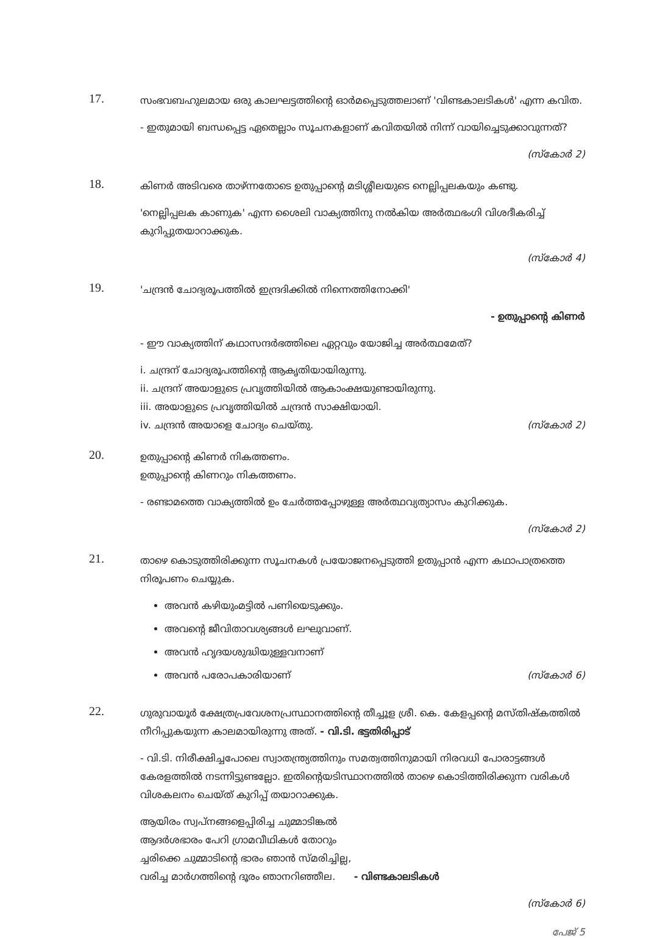17.
സംഭവബഹുലമായ ഒരു കാലഘട്ടത്തിന്റെ ഓർമപ്പെടുത്തലാണ് 'വിണ്ടകാലടികൾ' എന്ന കവിത.
- ഇതുമായി ബന്ധപ്പെട്ട ഏതെല്ലാം സൂചനകളാണ് കവിതയിൽ നിന്ന് വായിച്ചെടുക്കാവുന്നത്?
(സ്കോർ 2)
18.
കിണർ അടിവരെ താഴ്ന്നതോടെ ഉതുപ്പാന്റെ മടിശ്ശീലയുടെ നെല്ലിപ്പലകയും കണ്ടു.
'നെല്ലിപ്പലക കാണുക' എന്ന ശൈലി വാക്യത്തിനു നൽകിയ അർത്ഥഭംഗി വിശദീകരിച്ച് കുറിപ്പുതയാറാക്കുക.
(സ്കോർ 4)
19.
'ചന്ദ്രൻ ചോദ്യരൂപത്തിൽ ഇന്ദ്രദിക്കിൽ നിന്നെത്തിനോക്കി'
- ഉതുപ്പാന്റെ കിണർ
- ഈ വാക്യത്തിന് കഥാസന്ദർഭത്തിലെ ഏറ്റവും യോജിച്ച അർത്ഥമേത്?
i. ചന്ദ്രന് ചോദ്യരൂപത്തിന്റെ ആകൃതിയായിരുന്നു.
ii. ചന്ദ്രന് അയാളുടെ പ്രവൃത്തിയിൽ ആകാംക്ഷയുണ്ടായിരുന്നു.
iii. അയാളുടെ പ്രവൃത്തിയിൽ ചന്ദ്രൻ സാക്ഷിയായി.
iv. ചന്ദ്രൻ അയാളെ ചോദ്യം ചെയ്തു. (സ്കോർ 2)
20.
ഉതുപ്പാന്റെ കിണർ നികത്തണം.
ഉതുപ്പാന്റെ കിണറും നികത്തണം.
- രണ്ടാമത്തെ വാക്യത്തിൽ ഉം ചേർത്തപ്പോഴുള്ള അർത്ഥവ്യത്യാസം കുറിക്കുക.
(സ്കോർ 2)
21.
താഴെ കൊടുത്തിരിക്കുന്ന സൂചനകൾ പ്രയോജനപ്പെടുത്തി ഉതുപ്പാൻ എന്ന കഥാപാത്രത്തെ നിരൂപണം ചെയ്യുക.
അവൻ കഴിയുംമട്ടിൽ പണിയെടുക്കും.
അവന്റെ ജീവിതാവശ്യങ്ങൾ ലഘുവാണ്.
അവൻ ഹൃദയശുദ്ധിയുള്ളവനാണ്
അവൻ പരോപകാരിയാണ് (സ്കോർ 6)
22.
ഗുരുവായൂർ ക്ഷേത്രപ്രവേശനപ്രസ്ഥാനത്തിന്റെ തീച്ചൂള ശ്രീ. കെ. കേളപ്പന്റെ മസ്തിഷ്കത്തിൽ നീറിപ്പുകയുന്ന കാലമായിരുന്നു അത്. - വി.ടി. ഭട്ടതിരിപ്പാട്
- വി.ടി. നിരീക്ഷിച്ചപോലെ സ്വാതന്ത്ര്യത്തിനും സമത്വത്തിനുമായി നിരവധി പോരാട്ടങ്ങൾ കേരളത്തിൽ നടന്നിട്ടുണ്ടല്ലോ. ഇതിന്റെയടിസ്ഥാനത്തിൽ താഴെ കൊടിത്തിരിക്കുന്ന വരികൾ വിശകലനം ചെയ്ത് കുറിപ്പ് തയാറാക്കുക.
ആയിരം സ്വപ്നങ്ങളെപ്പിരിച്ച ചുമ്മാടിങ്കൽ
ആദർശഭാരം പേറി ഗ്രാമവീഥികൾ തോറും
ച്ചരിക്കെ ചുമ്മാടിന്റെ ഭാരം ഞാൻ സ്മരിച്ചില്ല,
വരിച്ച മാർഗത്തിന്റെ ദൂരം ഞാനറിഞ്ഞീല. - വിണ്ടകാലടികൾ
(സ്കോർ 6)
പേജ് 5